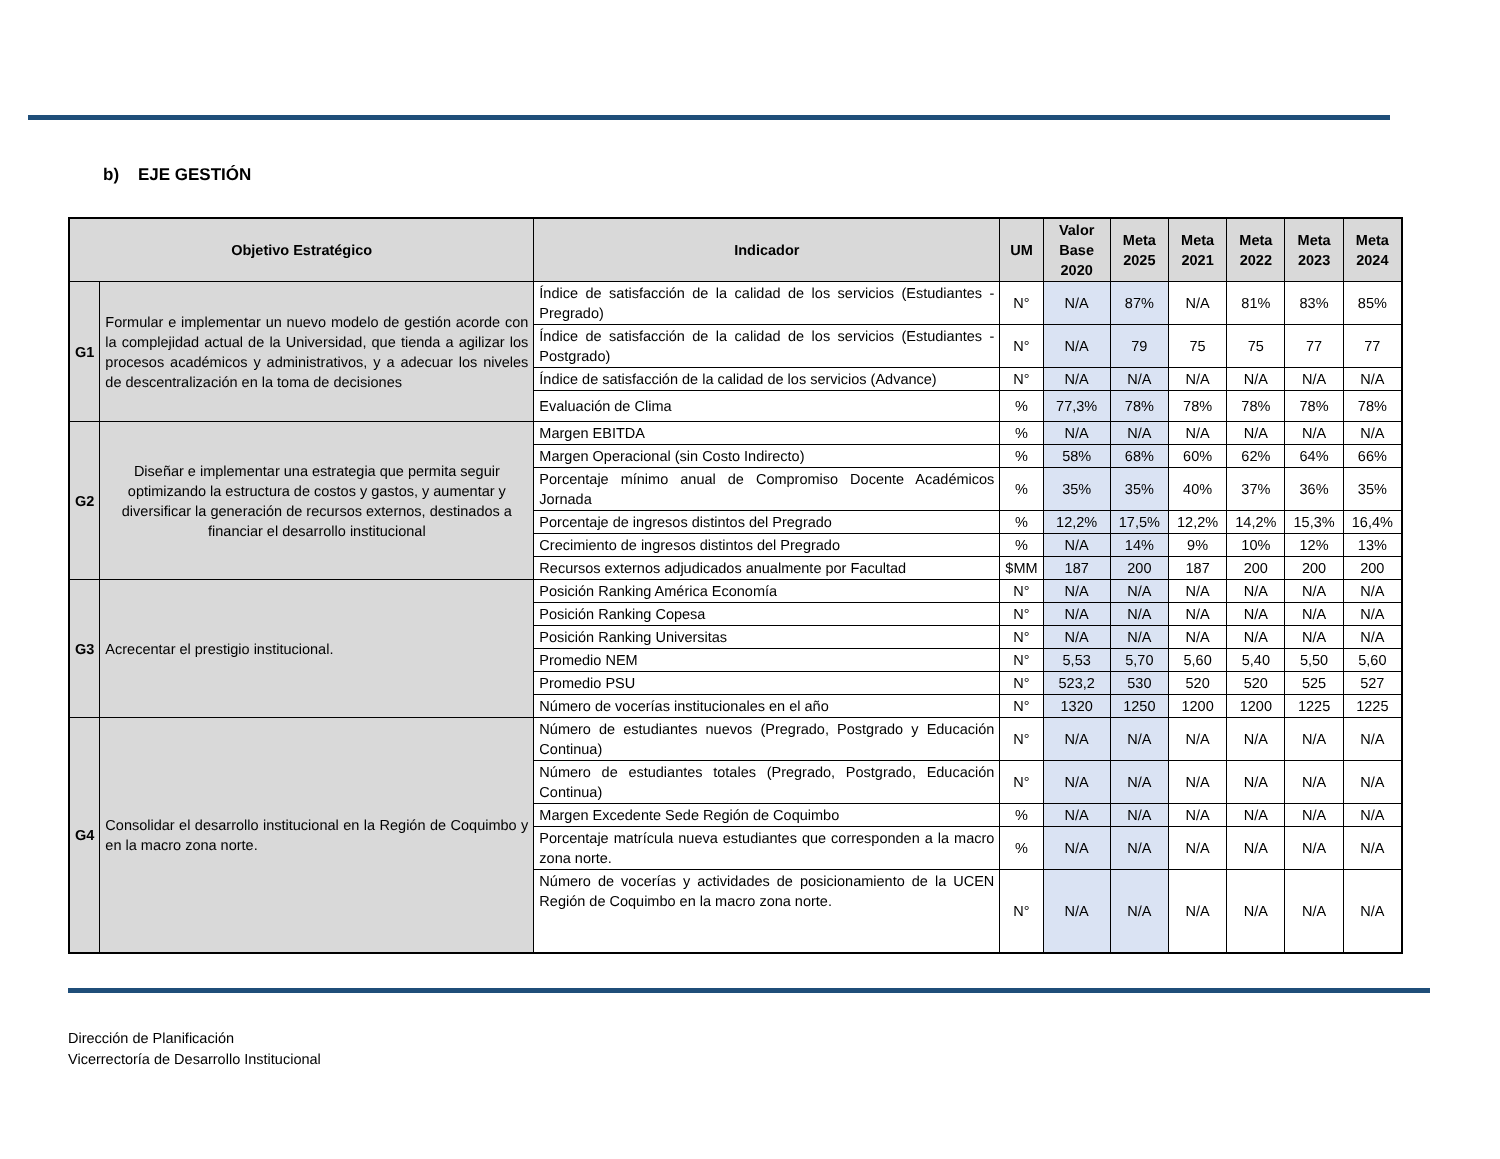b) EJE GESTIÓN
| Objetivo Estratégico | | Indicador | UM | Valor Base 2020 | Meta 2025 | Meta 2021 | Meta 2022 | Meta 2023 | Meta 2024 |
| --- | --- | --- | --- | --- | --- | --- | --- | --- | --- |
| G1 | Formular e implementar un nuevo modelo de gestión acorde con la complejidad actual de la Universidad, que tienda a agilizar los procesos académicos y administrativos, y a adecuar los niveles de descentralización en la toma de decisiones | Índice de satisfacción de la calidad de los servicios (Estudiantes - Pregrado) | N° | N/A | 87% | N/A | 81% | 83% | 85% |
| | | Índice de satisfacción de la calidad de los servicios (Estudiantes - Postgrado) | N° | N/A | 79 | 75 | 75 | 77 | 77 |
| | | Índice de satisfacción de la calidad de los servicios (Advance) | N° | N/A | N/A | N/A | N/A | N/A | N/A |
| | | Evaluación de Clima | % | 77,3% | 78% | 78% | 78% | 78% | 78% |
| G2 | Diseñar e implementar una estrategia que permita seguir optimizando la estructura de costos y gastos, y aumentar y diversificar la generación de recursos externos, destinados a financiar el desarrollo institucional | Margen EBITDA | % | N/A | N/A | N/A | N/A | N/A | N/A |
| | | Margen Operacional (sin Costo Indirecto) | % | 58% | 68% | 60% | 62% | 64% | 66% |
| | | Porcentaje mínimo anual de Compromiso Docente Académicos Jornada | % | 35% | 35% | 40% | 37% | 36% | 35% |
| | | Porcentaje de ingresos distintos del Pregrado | % | 12,2% | 17,5% | 12,2% | 14,2% | 15,3% | 16,4% |
| | | Crecimiento de ingresos distintos del Pregrado | % | N/A | 14% | 9% | 10% | 12% | 13% |
| | | Recursos externos adjudicados anualmente por Facultad | $MM | 187 | 200 | 187 | 200 | 200 | 200 |
| G3 | Acrecentar el prestigio institucional. | Posición Ranking América Economía | N° | N/A | N/A | N/A | N/A | N/A | N/A |
| | | Posición Ranking Copesa | N° | N/A | N/A | N/A | N/A | N/A | N/A |
| | | Posición Ranking Universitas | N° | N/A | N/A | N/A | N/A | N/A | N/A |
| | | Promedio NEM | N° | 5,53 | 5,70 | 5,60 | 5,40 | 5,50 | 5,60 |
| | | Promedio PSU | N° | 523,2 | 530 | 520 | 520 | 525 | 527 |
| | | Número de vocerías institucionales en el año | N° | 1320 | 1250 | 1200 | 1200 | 1225 | 1225 |
| G4 | Consolidar el desarrollo institucional en la Región de Coquimbo y en la macro zona norte. | Número de estudiantes nuevos (Pregrado, Postgrado y Educación Continua) | N° | N/A | N/A | N/A | N/A | N/A | N/A |
| | | Número de estudiantes totales (Pregrado, Postgrado, Educación Continua) | N° | N/A | N/A | N/A | N/A | N/A | N/A |
| | | Margen Excedente Sede Región de Coquimbo | % | N/A | N/A | N/A | N/A | N/A | N/A |
| | | Porcentaje matrícula nueva estudiantes que corresponden a la macro zona norte. | % | N/A | N/A | N/A | N/A | N/A | N/A |
| | | Número de vocerías y actividades de posicionamiento de la UCEN Región de Coquimbo en la macro zona norte. | N° | N/A | N/A | N/A | N/A | N/A | N/A |
Dirección de Planificación
Vicerrectoría de Desarrollo Institucional